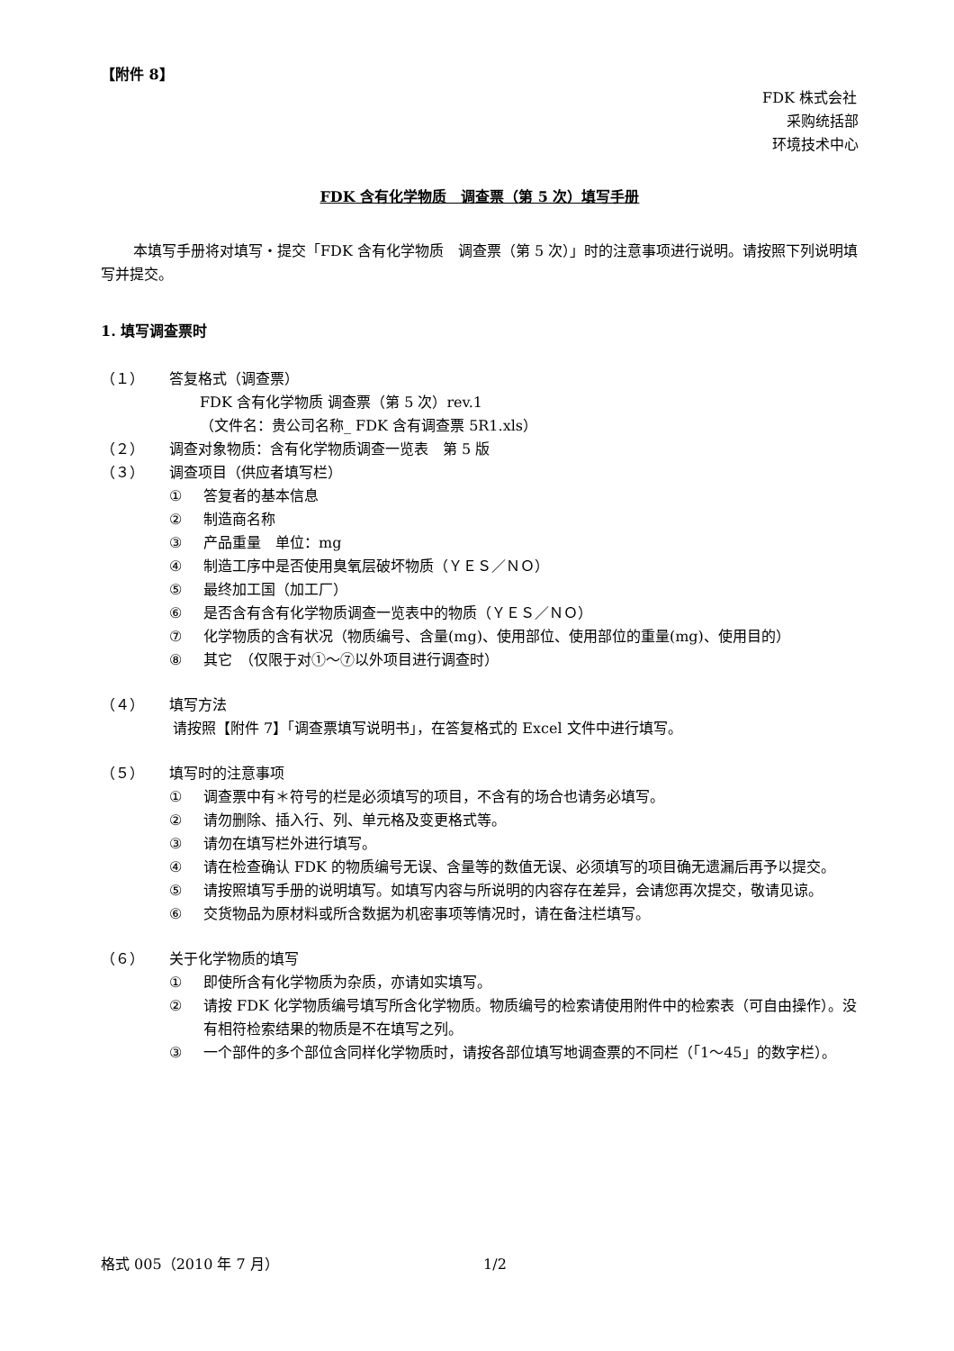【附件 8】
FDK 株式会社
采购统括部
环境技术中心
FDK 含有化学物质　调查票（第 5 次）填写手册
本填写手册将对填写・提交「FDK 含有化学物质　调查票（第 5 次）」时的注意事项进行说明。请按照下列说明填写并提交。
1. 填写调查票时
（１） 答复格式（调查票）
FDK 含有化学物质 调查票（第 5 次）rev.1
（文件名：贵公司名称_ FDK 含有调查票 5R1.xls）
（２） 调查对象物质：含有化学物质调查一览表　第 5 版
（３） 调查项目（供应者填写栏）
① 答复者的基本信息
② 制造商名称
③ 产品重量　单位：mg
④ 制造工序中是否使用臭氧层破坏物质（ＹＥＳ／ＮＯ）
⑤ 最终加工国（加工厂）
⑥ 是否含有含有化学物质调查一览表中的物质（ＹＥＳ／ＮＯ）
⑦ 化学物质的含有状况（物质编号、含量(mg)、使用部位、使用部位的重量(mg)、使用目的）
⑧ 其它　（仅限于对①～⑦以外项目进行调查时）
（４） 填写方法
请按照【附件 7】「调查票填写说明书」，在答复格式的 Excel 文件中进行填写。
（５） 填写时的注意事项
① 调查票中有＊符号的栏是必须填写的项目，不含有的场合也请务必填写。
② 请勿删除、插入行、列、单元格及变更格式等。
③ 请勿在填写栏外进行填写。
④ 请在检查确认 FDK 的物质编号无误、含量等的数值无误、必须填写的项目确无遗漏后再予以提交。
⑤ 请按照填写手册的说明填写。如填写内容与所说明的内容存在差异，会请您再次提交，敬请见谅。
⑥ 交货物品为原材料或所含数据为机密事项等情况时，请在备注栏填写。
（６） 关于化学物质的填写
① 即使所含有化学物质为杂质，亦请如实填写。
② 请按 FDK 化学物质编号填写所含化学物质。物质编号的检索请使用附件中的检索表（可自由操作）。没有相符检索结果的物质是不在填写之列。
③ 一个部件的多个部位含同样化学物质时，请按各部位填写地调查票的不同栏（「1～45」的数字栏）。
格式 005（2010 年 7 月） 1/2